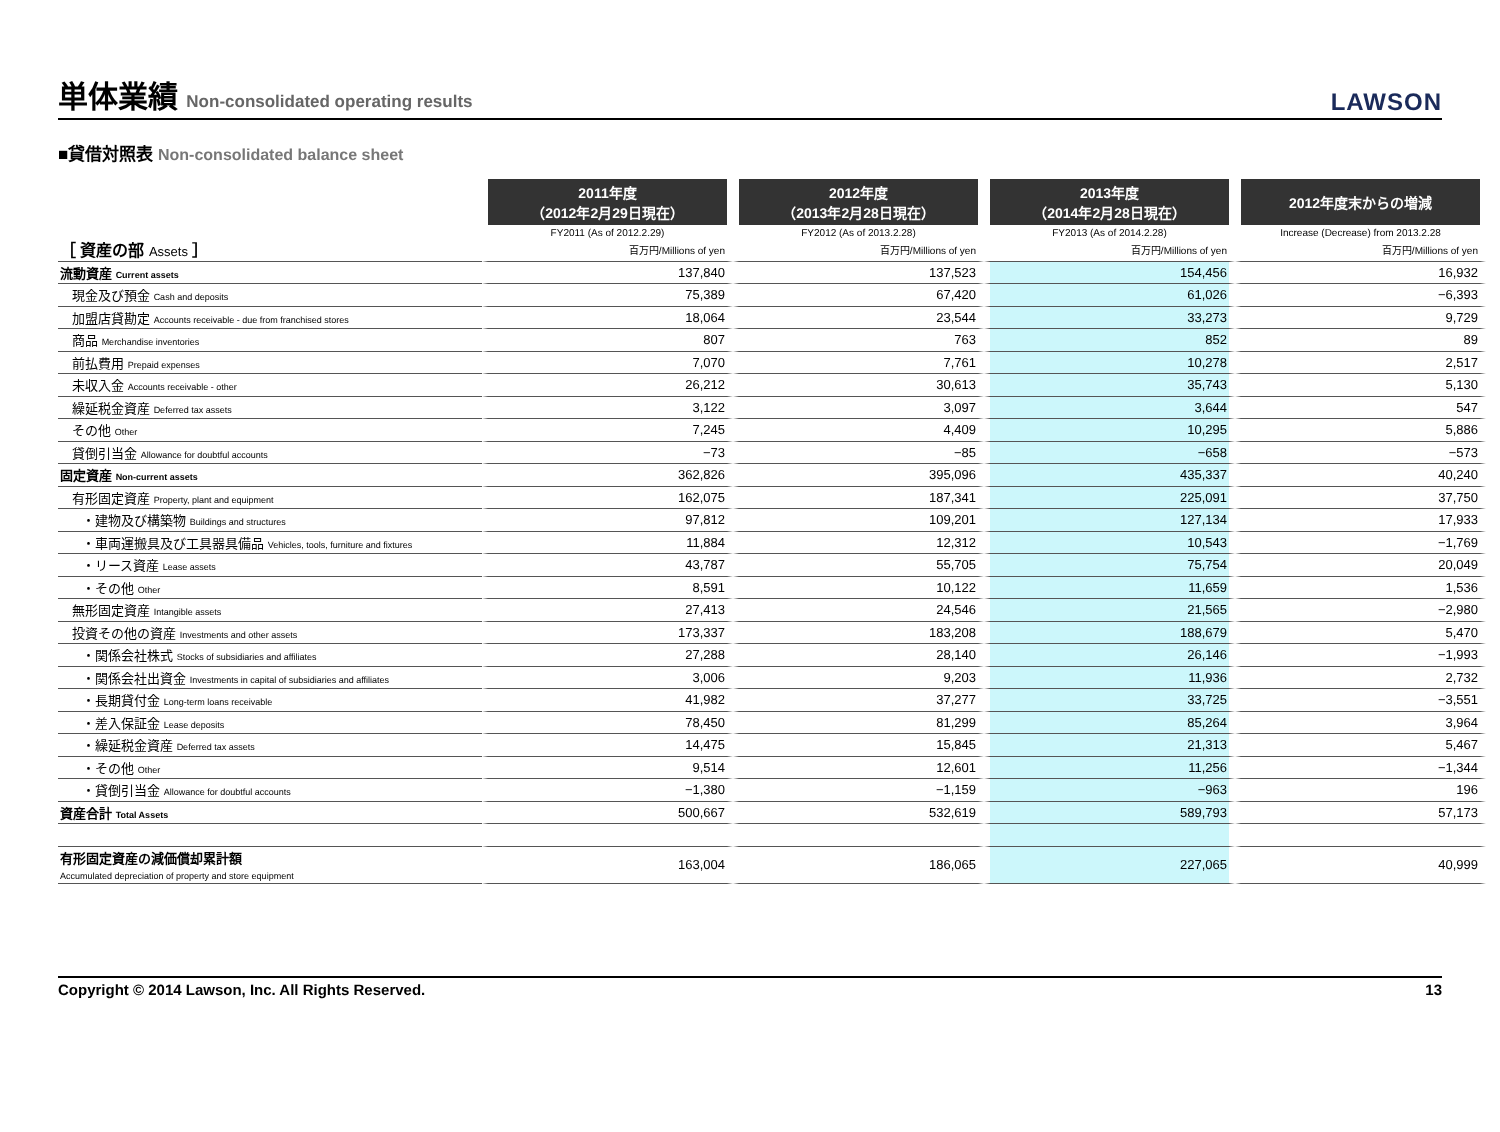単体業績 Non-consolidated operating results
LAWSON
■貸借対照表 Non-consolidated balance sheet
| | 2011年度 （2012年2月29日現在） | 2012年度 （2013年2月28日現在） | 2013年度 （2014年2月28日現在） | 2012年度末からの増減 |
| ［ 資産の部 Assets ］ | FY2011 (As of 2012.2.29) | FY2012 (As of 2013.2.28) | FY2013 (As of 2014.2.28) | Increase (Decrease) from 2013.2.28 |
| | 百万円/Millions of yen | 百万円/Millions of yen | 百万円/Millions of yen | 百万円/Millions of yen |
| 流動資産 Current assets | 137,840 | 137,523 | 154,456 | 16,932 |
| 現金及び預金 Cash and deposits | 75,389 | 67,420 | 61,026 | −6,393 |
| 加盟店貸勘定 Accounts receivable - due from franchised stores | 18,064 | 23,544 | 33,273 | 9,729 |
| 商品 Merchandise inventories | 807 | 763 | 852 | 89 |
| 前払費用 Prepaid expenses | 7,070 | 7,761 | 10,278 | 2,517 |
| 未収入金 Accounts receivable - other | 26,212 | 30,613 | 35,743 | 5,130 |
| 繰延税金資産 Deferred tax assets | 3,122 | 3,097 | 3,644 | 547 |
| その他 Other | 7,245 | 4,409 | 10,295 | 5,886 |
| 貸倒引当金 Allowance for doubtful accounts | −73 | −85 | −658 | −573 |
| 固定資産 Non-current assets | 362,826 | 395,096 | 435,337 | 40,240 |
| 有形固定資産 Property, plant and equipment | 162,075 | 187,341 | 225,091 | 37,750 |
| ・建物及び構築物 Buildings and structures | 97,812 | 109,201 | 127,134 | 17,933 |
| ・車両運搬具及び工具器具備品 Vehicles, tools, furniture and fixtures | 11,884 | 12,312 | 10,543 | −1,769 |
| ・リース資産 Lease assets | 43,787 | 55,705 | 75,754 | 20,049 |
| ・その他 Other | 8,591 | 10,122 | 11,659 | 1,536 |
| 無形固定資産 Intangible assets | 27,413 | 24,546 | 21,565 | −2,980 |
| 投資その他の資産 Investments and other assets | 173,337 | 183,208 | 188,679 | 5,470 |
| ・関係会社株式 Stocks of subsidiaries and affiliates | 27,288 | 28,140 | 26,146 | −1,993 |
| ・関係会社出資金 Investments in capital of subsidiaries and affiliates | 3,006 | 9,203 | 11,936 | 2,732 |
| ・長期貸付金 Long-term loans receivable | 41,982 | 37,277 | 33,725 | −3,551 |
| ・差入保証金 Lease deposits | 78,450 | 81,299 | 85,264 | 3,964 |
| ・繰延税金資産 Deferred tax assets | 14,475 | 15,845 | 21,313 | 5,467 |
| ・その他 Other | 9,514 | 12,601 | 11,256 | −1,344 |
| ・貸倒引当金 Allowance for doubtful accounts | −1,380 | −1,159 | −963 | 196 |
| 資産合計 Total Assets | 500,667 | 532,619 | 589,793 | 57,173 |
| 有形固定資産の減価償却累計額 Accumulated depreciation of property and store equipment | 163,004 | 186,065 | 227,065 | 40,999 |
Copyright © 2014 Lawson, Inc. All Rights Reserved. 13